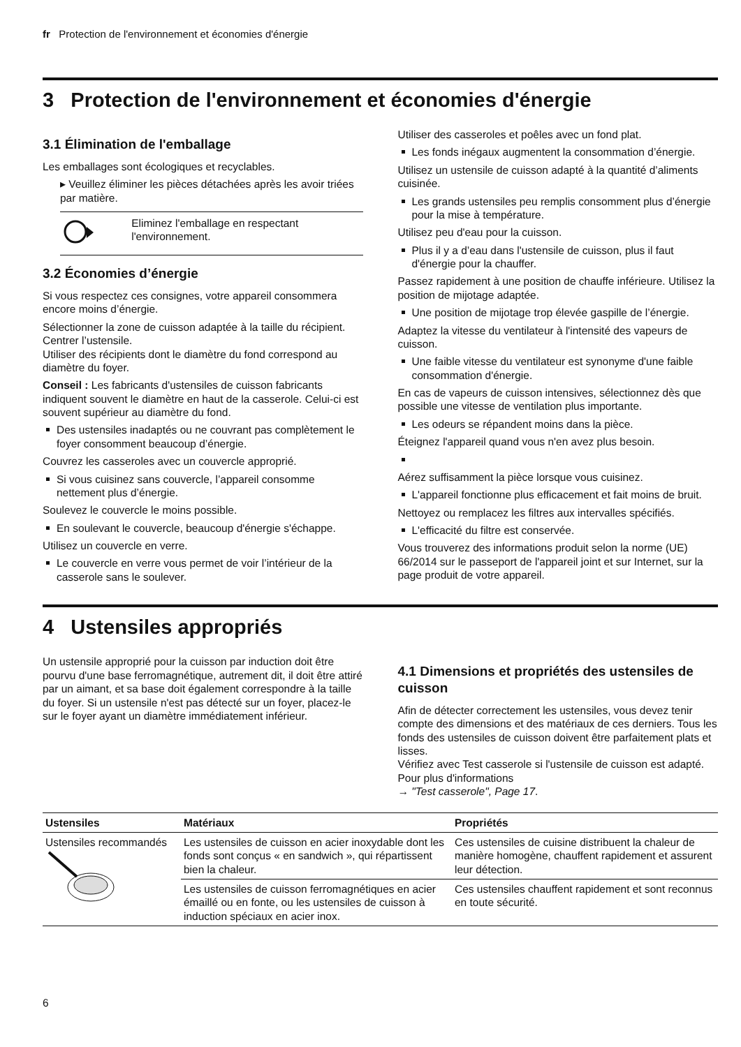fr Protection de l'environnement et économies d'énergie
3 Protection de l'environnement et économies d'énergie
3.1 Élimination de l'emballage
Les emballages sont écologiques et recyclables.
▸ Veuillez éliminer les pièces détachées après les avoir triées par matière.
Eliminez l'emballage en respectant l'environnement.
3.2 Économies d’énergie
Si vous respectez ces consignes, votre appareil consommera encore moins d’énergie.
Sélectionner la zone de cuisson adaptée à la taille du récipient. Centrer l’ustensile.
Utiliser des récipients dont le diamètre du fond correspond au diamètre du foyer.
Conseil : Les fabricants d'ustensiles de cuisson fabricants indiquent souvent le diamètre en haut de la casserole. Celui-ci est souvent supérieur au diamètre du fond.
Des ustensiles inadaptés ou ne couvrant pas complètement le foyer consomment beaucoup d’énergie.
Couvrez les casseroles avec un couvercle approprié.
Si vous cuisinez sans couvercle, l’appareil consomme nettement plus d’énergie.
Soulevez le couvercle le moins possible.
En soulevant le couvercle, beaucoup d'énergie s'échappe.
Utilisez un couvercle en verre.
Le couvercle en verre vous permet de voir l’intérieur de la casserole sans le soulever.
Utiliser des casseroles et poêles avec un fond plat.
Les fonds inégaux augmentent la consommation d’énergie.
Utilisez un ustensile de cuisson adapté à la quantité d’aliments cuisinée.
Les grands ustensiles peu remplis consomment plus d’énergie pour la mise à température.
Utilisez peu d'eau pour la cuisson.
Plus il y a d’eau dans l'ustensile de cuisson, plus il faut d'énergie pour la chauffer.
Passez rapidement à une position de chauffe inférieure. Utilisez la position de mijotage adaptée.
Une position de mijotage trop élevée gaspille de l’énergie.
Adaptez la vitesse du ventilateur à l'intensité des vapeurs de cuisson.
Une faible vitesse du ventilateur est synonyme d'une faible consommation d'énergie.
En cas de vapeurs de cuisson intensives, sélectionnez dès que possible une vitesse de ventilation plus importante.
Les odeurs se répandent moins dans la pièce.
Éteignez l'appareil quand vous n'en avez plus besoin.
Aérez suffisamment la pièce lorsque vous cuisinez.
L'appareil fonctionne plus efficacement et fait moins de bruit.
Nettoyez ou remplacez les filtres aux intervalles spécifiés.
L'efficacité du filtre est conservée.
Vous trouverez des informations produit selon la norme (UE) 66/2014 sur le passeport de l'appareil joint et sur Internet, sur la page produit de votre appareil.
4 Ustensiles appropriés
Un ustensile approprié pour la cuisson par induction doit être pourvu d'une base ferromagnétique, autrement dit, il doit être attiré par un aimant, et sa base doit également correspondre à la taille du foyer. Si un ustensile n'est pas détecté sur un foyer, placez-le sur le foyer ayant un diamètre immédiatement inférieur.
4.1 Dimensions et propriétés des ustensiles de cuisson
Afin de détecter correctement les ustensiles, vous devez tenir compte des dimensions et des matériaux de ces derniers. Tous les fonds des ustensiles de cuisson doivent être parfaitement plats et lisses.
Vérifiez avec Test casserole si l'ustensile de cuisson est adapté. Pour plus d'informations
→ "Test casserole", Page 17.
| Ustensiles | Matériaux | Propriétés |
| --- | --- | --- |
| Ustensiles recommandés | Les ustensiles de cuisson en acier inoxydable dont les fonds sont conçus « en sandwich », qui répartissent bien la chaleur. | Ces ustensiles de cuisine distribuent la chaleur de manière homogène, chauffent rapidement et assurent leur détection. |
| | Les ustensiles de cuisson ferromagnétiques en acier émaillé ou en fonte, ou les ustensiles de cuisson à induction spéciaux en acier inox. | Ces ustensiles chauffent rapidement et sont reconnus en toute sécurité. |
6